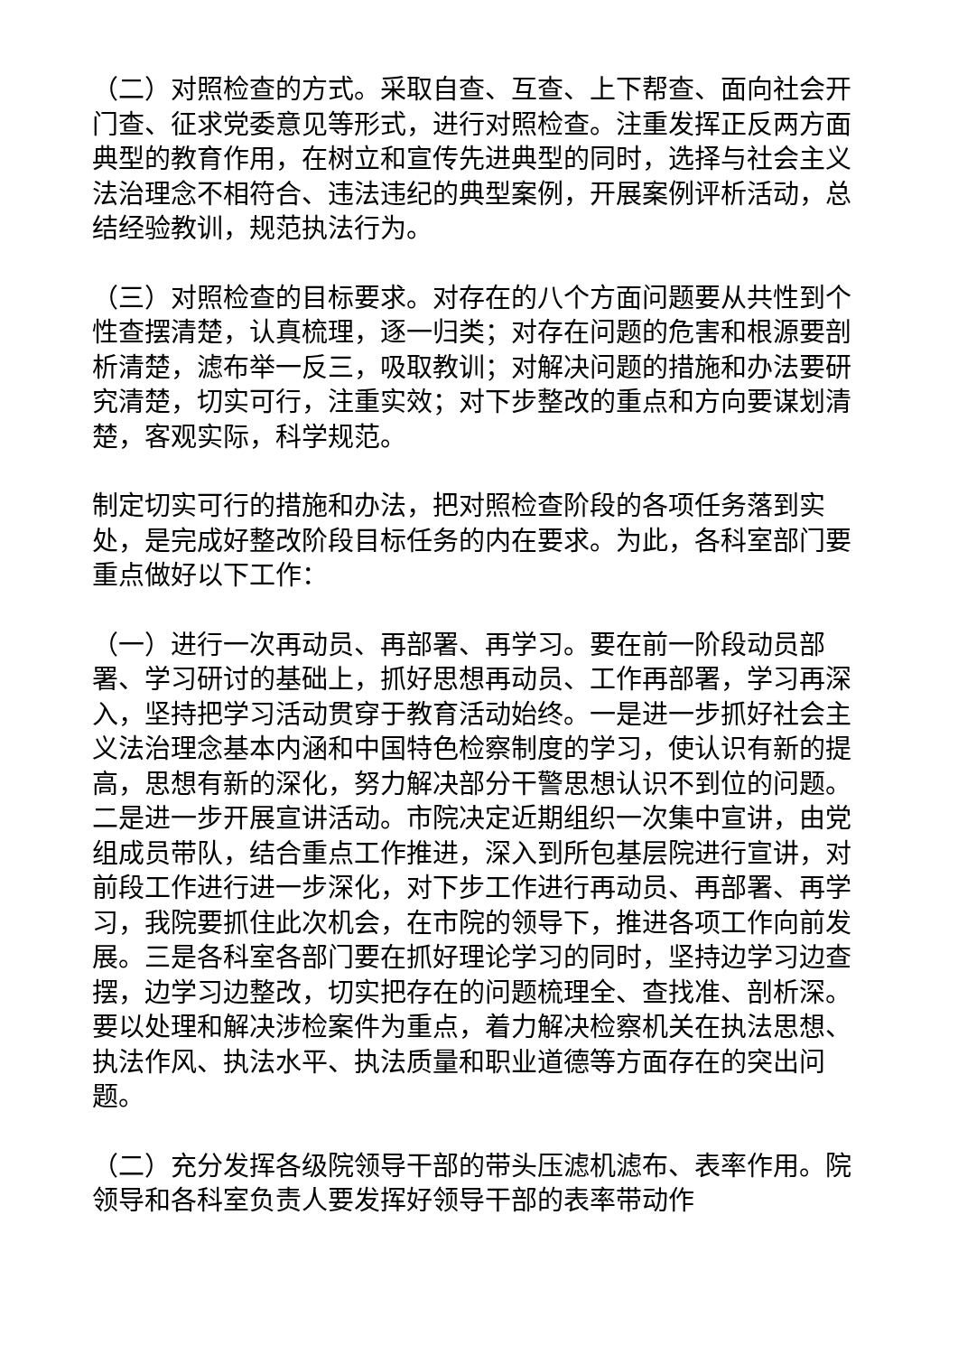（二）对照检查的方式。采取自查、互查、上下帮查、面向社会开门查、征求党委意见等形式，进行对照检查。注重发挥正反两方面典型的教育作用，在树立和宣传先进典型的同时，选择与社会主义法治理念不相符合、违法违纪的典型案例，开展案例评析活动，总结经验教训，规范执法行为。
（三）对照检查的目标要求。对存在的八个方面问题要从共性到个性查摆清楚，认真梳理，逐一归类；对存在问题的危害和根源要剖析清楚，滤布举一反三，吸取教训；对解决问题的措施和办法要研究清楚，切实可行，注重实效；对下步整改的重点和方向要谋划清楚，客观实际，科学规范。
制定切实可行的措施和办法，把对照检查阶段的各项任务落到实处，是完成好整改阶段目标任务的内在要求。为此，各科室部门要重点做好以下工作：
（一）进行一次再动员、再部署、再学习。要在前一阶段动员部署、学习研讨的基础上，抓好思想再动员、工作再部署，学习再深入，坚持把学习活动贯穿于教育活动始终。一是进一步抓好社会主义法治理念基本内涵和中国特色检察制度的学习，使认识有新的提高，思想有新的深化，努力解决部分干警思想认识不到位的问题。二是进一步开展宣讲活动。市院决定近期组织一次集中宣讲，由党组成员带队，结合重点工作推进，深入到所包基层院进行宣讲，对前段工作进行进一步深化，对下步工作进行再动员、再部署、再学习，我院要抓住此次机会，在市院的领导下，推进各项工作向前发展。三是各科室各部门要在抓好理论学习的同时，坚持边学习边查摆，边学习边整改，切实把存在的问题梳理全、查找准、剖析深。要以处理和解决涉检案件为重点，着力解决检察机关在执法思想、执法作风、执法水平、执法质量和职业道德等方面存在的突出问题。
（二）充分发挥各级院领导干部的带头压滤机滤布、表率作用。院领导和各科室负责人要发挥好领导干部的表率带动作